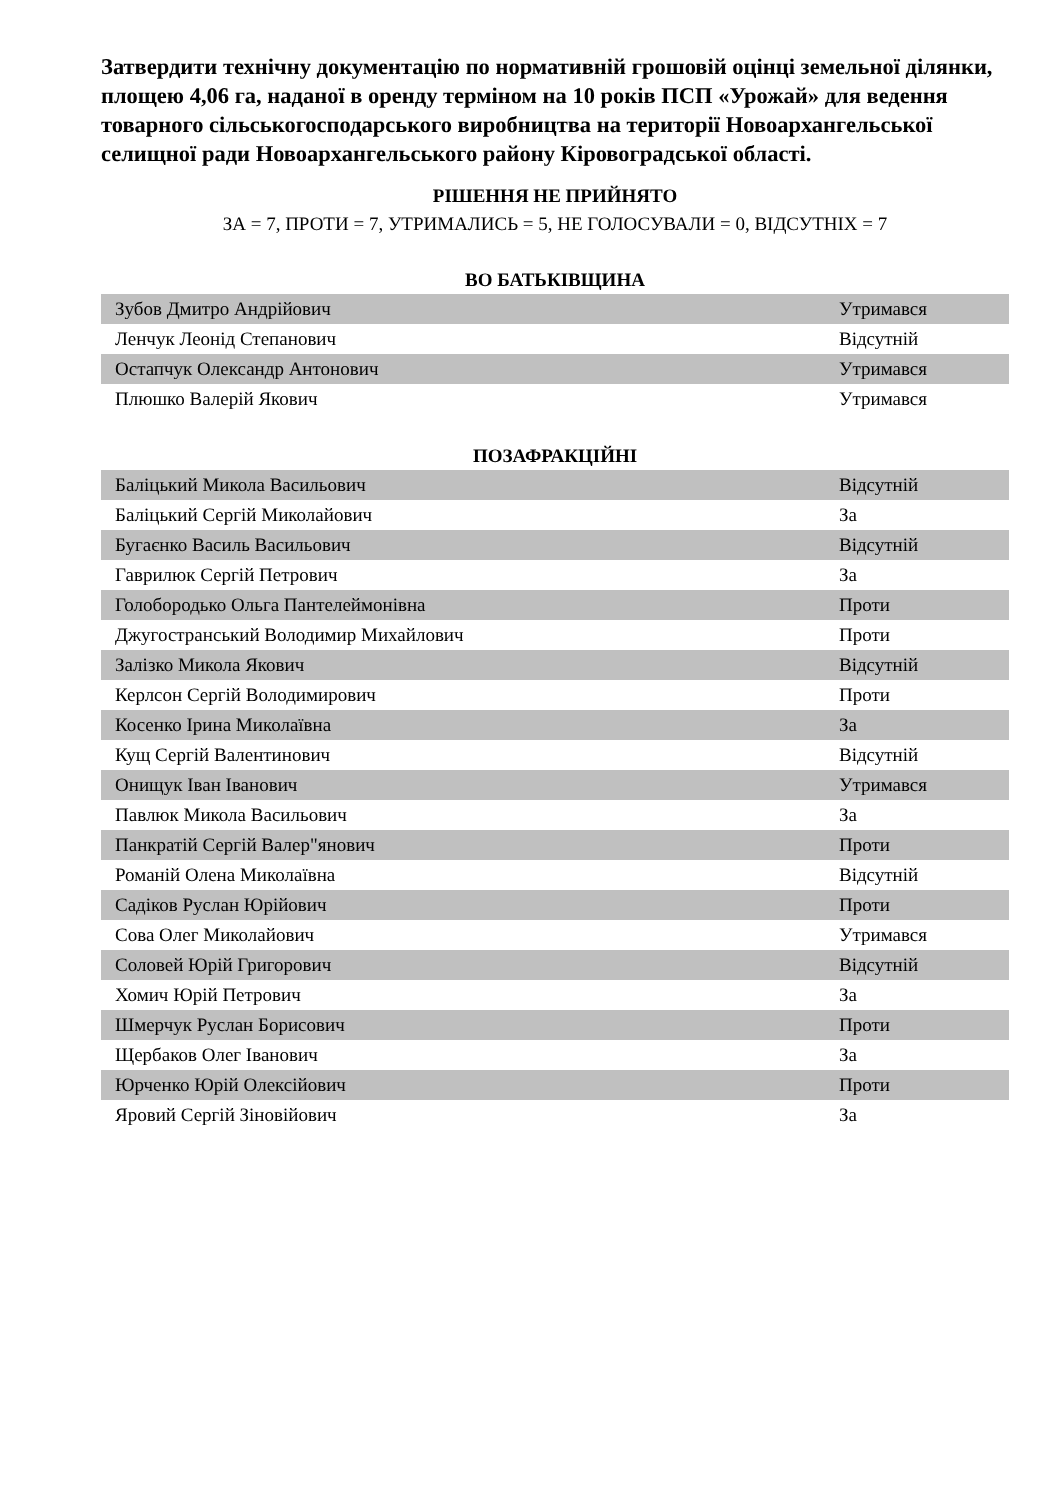Затвердити технічну документацію по нормативній грошовій оцінці земельної ділянки, площею 4,06 га, наданої в оренду терміном на 10 років ПСП «Урожай» для ведення товарного сільськогосподарського виробництва на території Новоархангельської селищної ради Новоархангельського району Кіровоградської області.
РІШЕННЯ НЕ ПРИЙНЯТО
ЗА = 7, ПРОТИ = 7, УТРИМАЛИСЬ = 5, НЕ ГОЛОСУВАЛИ = 0, ВІДСУТНІХ = 7
ВО БАТЬКІВЩИНА
| Зубов Дмитро Андрійович | Утримався |
| Ленчук Леонід Степанович | Відсутній |
| Остапчук Олександр Антонович | Утримався |
| Плюшко Валерій Якович | Утримався |
ПОЗАФРАКЦІЙНІ
| Баліцький Микола Васильович | Відсутній |
| Баліцький Сергій Миколайович | За |
| Бугаєнко Василь Васильович | Відсутній |
| Гаврилюк Сергій Петрович | За |
| Голобородько Ольга Пантелеймонівна | Проти |
| Джугостранський Володимир Михайлович | Проти |
| Залізко Микола Якович | Відсутній |
| Керлсон Сергій Володимирович | Проти |
| Косенко Ірина Миколаївна | За |
| Кущ Сергій Валентинович | Відсутній |
| Онищук Іван Іванович | Утримався |
| Павлюк Микола Васильович | За |
| Панкратій Сергій Валер"янович | Проти |
| Романій Олена Миколаївна | Відсутній |
| Садіков Руслан Юрійович | Проти |
| Сова Олег Миколайович | Утримався |
| Соловей Юрій Григорович | Відсутній |
| Хомич Юрій Петрович | За |
| Шмерчук Руслан Борисович | Проти |
| Щербаков Олег Іванович | За |
| Юрченко Юрій Олексійович | Проти |
| Яровий Сергій Зіновійович | За |